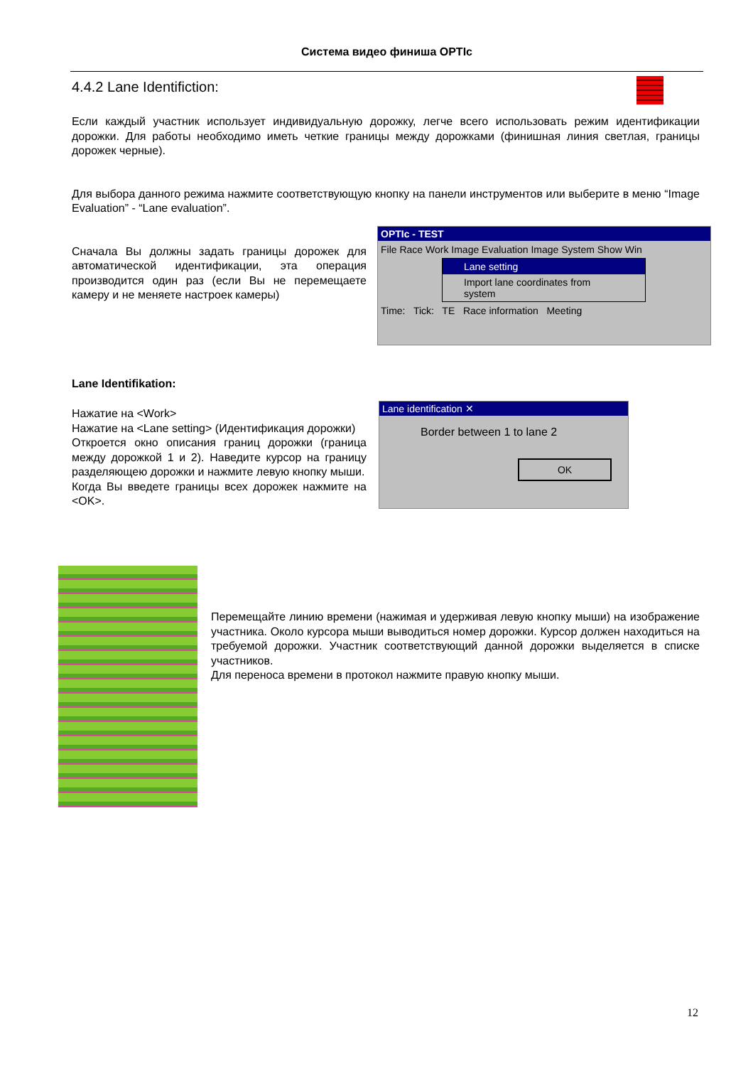Система видео финиша OPTIc
4.4.2 Lane Identifiction:
Если каждый участник использует индивидуальную дорожку, легче всего использовать режим идентификации дорожки. Для работы необходимо иметь четкие границы между дорожками (финишная линия светлая, границы дорожек черные).
Для выбора данного режима нажмите соответствующую кнопку на панели инструментов или выберите в меню “Image Evaluation” - “Lane evaluation”.
Сначала Вы должны задать границы дорожек для автоматической идентификации, эта операция производится один раз (если Вы не перемещаете камеру и не меняете настроек камеры)
OPTIc - TEST
File Race Work Image Evaluation Image System Show Win
Lane setting
Import lane coordinates from system
Time: Tick: TE Race information Meeting
Lane Identifikation:
Нажатие на <Work>
Нажатие на <Lane setting> (Идентификация дорожки)
Откроется окно описания границ дорожки (граница между дорожкой 1 и 2). Наведите курсор на границу разделяющею дорожки и нажмите левую кнопку мыши.
Когда Вы введете границы всех дорожек нажмите на <OK>.
Lane identification ✕
Border between 1 to lane 2
OK
Перемещайте линию времени (нажимая и удерживая левую кнопку мыши) на изображение участника. Около курсора мыши выводиться номер дорожки. Курсор должен находиться на требуемой дорожки. Участник соответствующий данной дорожки выделяется в списке участников.
Для переноса времени в протокол нажмите правую кнопку мыши.
12